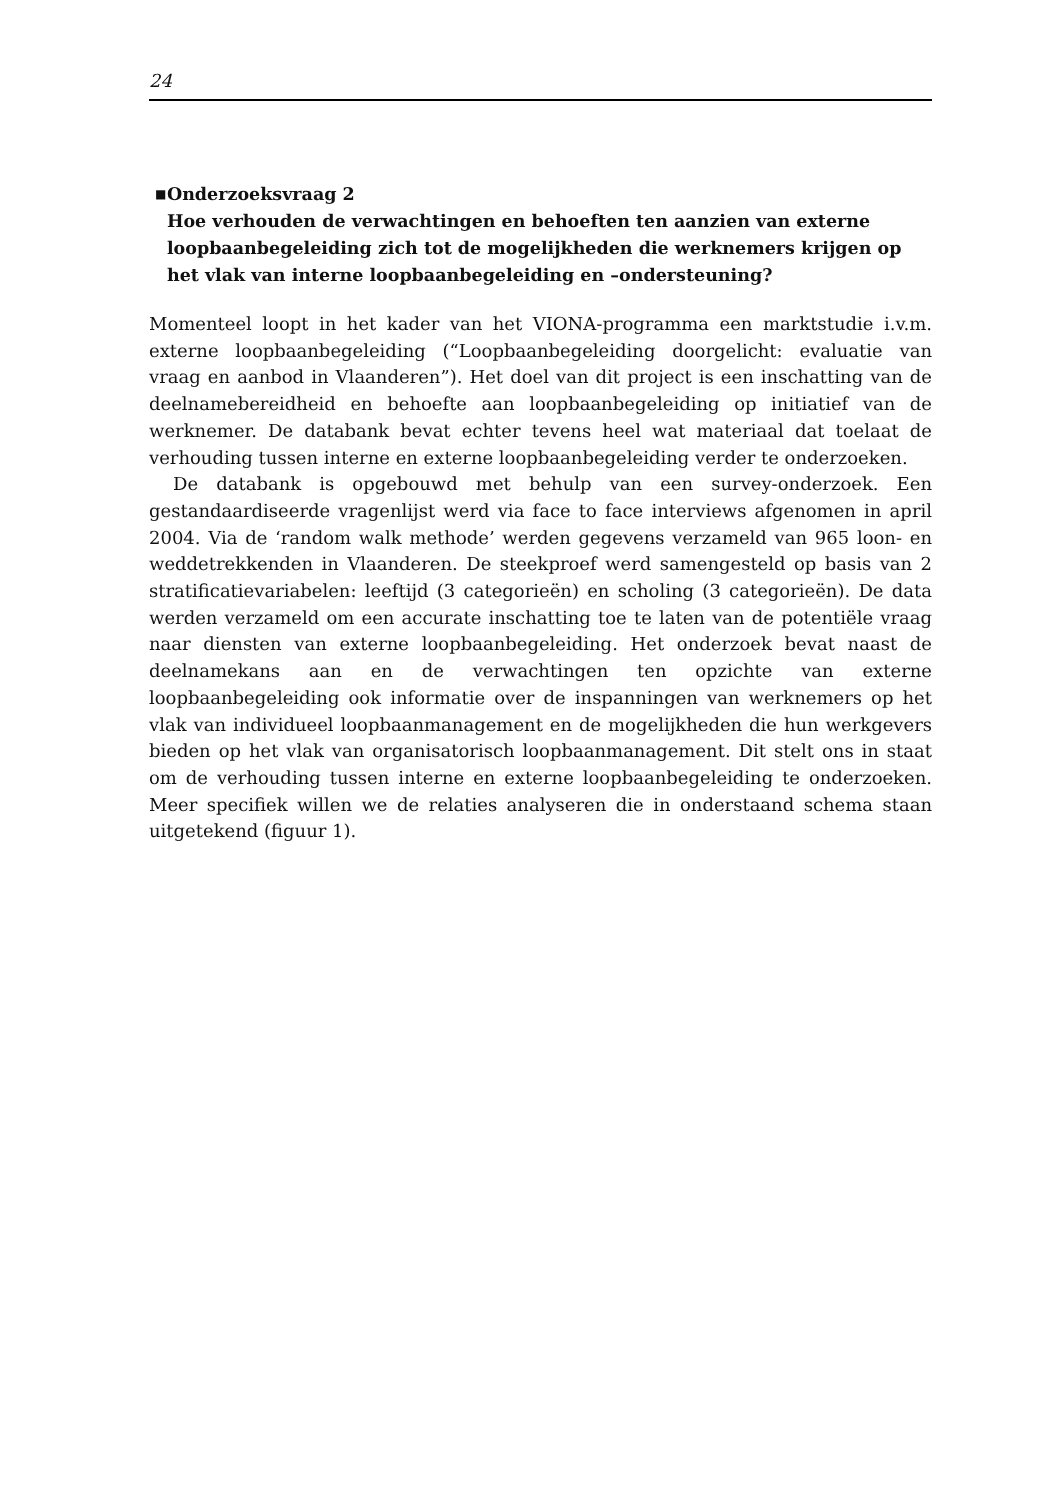24
■
Onderzoeksvraag 2
Hoe verhouden de verwachtingen en behoeften ten aanzien van externe loopbaanbegeleiding zich tot de mogelijkheden die werknemers krijgen op het vlak van interne loopbaanbegeleiding en –ondersteuning?
Momenteel loopt in het kader van het VIONA-programma een marktstudie i.v.m. externe loopbaanbegeleiding (“Loopbaanbegeleiding doorgelicht: evaluatie van vraag en aanbod in Vlaanderen”). Het doel van dit project is een inschatting van de deelnamebereidheid en behoefte aan loopbaanbegeleiding op initiatief van de werknemer. De databank bevat echter tevens heel wat materiaal dat toelaat de verhouding tussen interne en externe loopbaanbegeleiding verder te onderzoeken.
De databank is opgebouwd met behulp van een survey-onderzoek. Een gestandaardiseerde vragenlijst werd via face to face interviews afgenomen in april 2004. Via de ‘random walk methode’ werden gegevens verzameld van 965 loon- en weddetrekkenden in Vlaanderen. De steekproef werd samengesteld op basis van 2 stratificatievariabelen: leeftijd (3 categorieën) en scholing (3 categorieën). De data werden verzameld om een accurate inschatting toe te laten van de potentiële vraag naar diensten van externe loopbaanbegeleiding. Het onderzoek bevat naast de deelnamekans aan en de verwachtingen ten opzichte van externe loopbaanbegeleiding ook informatie over de inspanningen van werknemers op het vlak van individueel loopbaanmanagement en de mogelijkheden die hun werkgevers bieden op het vlak van organisatorisch loopbaanmanagement. Dit stelt ons in staat om de verhouding tussen interne en externe loopbaanbegeleiding te onderzoeken. Meer specifiek willen we de relaties analyseren die in onderstaand schema staan uitgetekend (figuur 1).